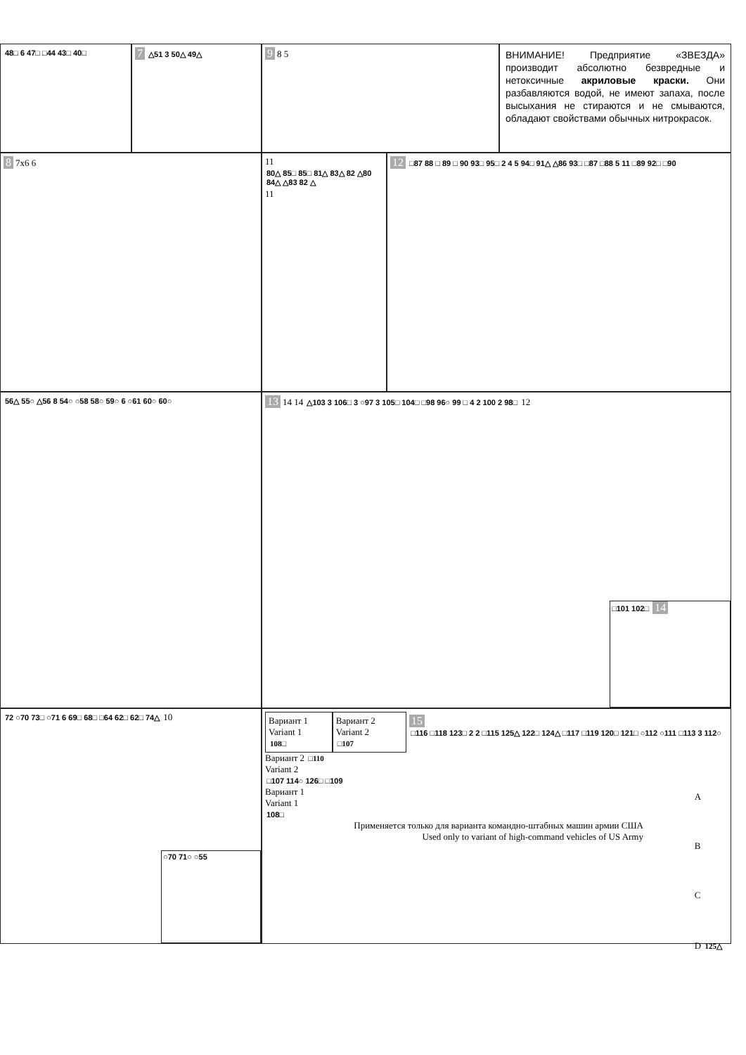48□ 6 47□ □44 43□ 40□
7 △51 3 50△ 49△
9 8 5
ВНИМАНИЕ! Предприятие «ЗВЕЗДА» производит абсолютно безвредные и нетоксичные акриловые краски. Они разбавляются водой, не имеют запаха, после высыхания не стираются и не смываются, обладают свойствами обычных нитрокрасок.
8 7x6 6 11 80△ 85□ 85□ 81△ 83△ 82 △80 84△ △83 82 △ 11
12 □87 88 □ 89 □ 90 93□ 95□ 2 4 5 94□ 91△ △86 93□ □87 □88 5 11 □89 92□ □90
56△ 55○ △56 8 54○ ○58 58○ 59○ 6 ○61 60○ 60○
13 14 14 △103 3 106□ 3 ○97 3 105□ 104□ □98 96○ 99 □ 4 2 100 2 98□ 12
□101 102□ 14
72 ○70 73□ ○71 6 69□ 68□ □64 62□ 62□ 74△ 10
○70 71○ ○55
Вариант 1
Variant 1
108□
Вариант 2
Variant 2
□107
15 □116 □118 123□ 2 2 □115 125△ 122□ 124△ □117 □119 120□ 121□ ○112 ○111 □113 3 112○
Вариант 2 □110
Variant 2
□107 114○ 126□ □109
Вариант 1
Variant 1
108□
Применяется только для варианта командно-штабных машин армии США
Used only to variant of high-command vehicles of US Army
A
B
C
D 125△